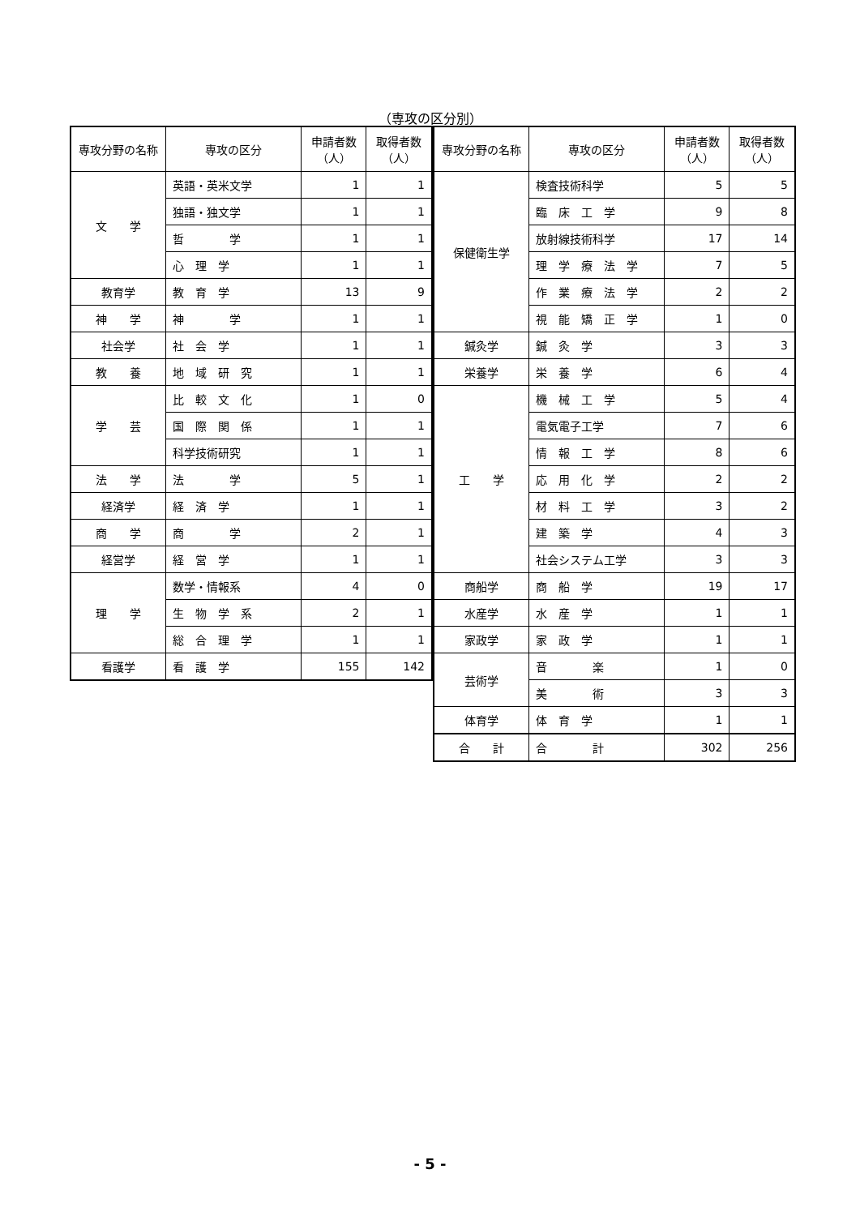（専攻の区分別）
| 専攻分野の名称 | 専攻の区分 | 申請者数 （人） | 取得者数 （人） |
| --- | --- | --- | --- |
| 文 学 | 英語・英米文学 | 1 | 1 |
| | 独語・独文学 | 1 | 1 |
| | 哲 学 | 1 | 1 |
| | 心 理 学 | 1 | 1 |
| 教育学 | 教 育 学 | 13 | 9 |
| 神 学 | 神 学 | 1 | 1 |
| 社会学 | 社 会 学 | 1 | 1 |
| 教 養 | 地 域 研 究 | 1 | 1 |
| 学 芸 | 比 較 文 化 | 1 | 0 |
| | 国 際 関 係 | 1 | 1 |
| | 科学技術研究 | 1 | 1 |
| 法 学 | 法 学 | 5 | 1 |
| 経済学 | 経 済 学 | 1 | 1 |
| 商 学 | 商 学 | 2 | 1 |
| 経営学 | 経 営 学 | 1 | 1 |
| 理 学 | 数学・情報系 | 4 | 0 |
| | 生 物 学 系 | 2 | 1 |
| | 総 合 理 学 | 1 | 1 |
| 看護学 | 看 護 学 | 155 | 142 |
| 専攻分野の名称 | 専攻の区分 | 申請者数 （人） | 取得者数 （人） |
| --- | --- | --- | --- |
| 保健衛生学 | 検査技術科学 | 5 | 5 |
| | 臨 床 工 学 | 9 | 8 |
| | 放射線技術科学 | 17 | 14 |
| | 理 学 療 法 学 | 7 | 5 |
| | 作 業 療 法 学 | 2 | 2 |
| | 視 能 矯 正 学 | 1 | 0 |
| 鍼灸学 | 鍼 灸 学 | 3 | 3 |
| 栄養学 | 栄 養 学 | 6 | 4 |
| 工 学 | 機 械 工 学 | 5 | 4 |
| | 電気電子工学 | 7 | 6 |
| | 情 報 工 学 | 8 | 6 |
| | 応 用 化 学 | 2 | 2 |
| | 材 料 工 学 | 3 | 2 |
| | 建 築 学 | 4 | 3 |
| | 社会システム工学 | 3 | 3 |
| 商船学 | 商 船 学 | 19 | 17 |
| 水産学 | 水 産 学 | 1 | 1 |
| 家政学 | 家 政 学 | 1 | 1 |
| 芸術学 | 音 楽 | 1 | 0 |
| | 美 術 | 3 | 3 |
| 体育学 | 体 育 学 | 1 | 1 |
| 合 計 | 合 計 | 302 | 256 |
- 5 -